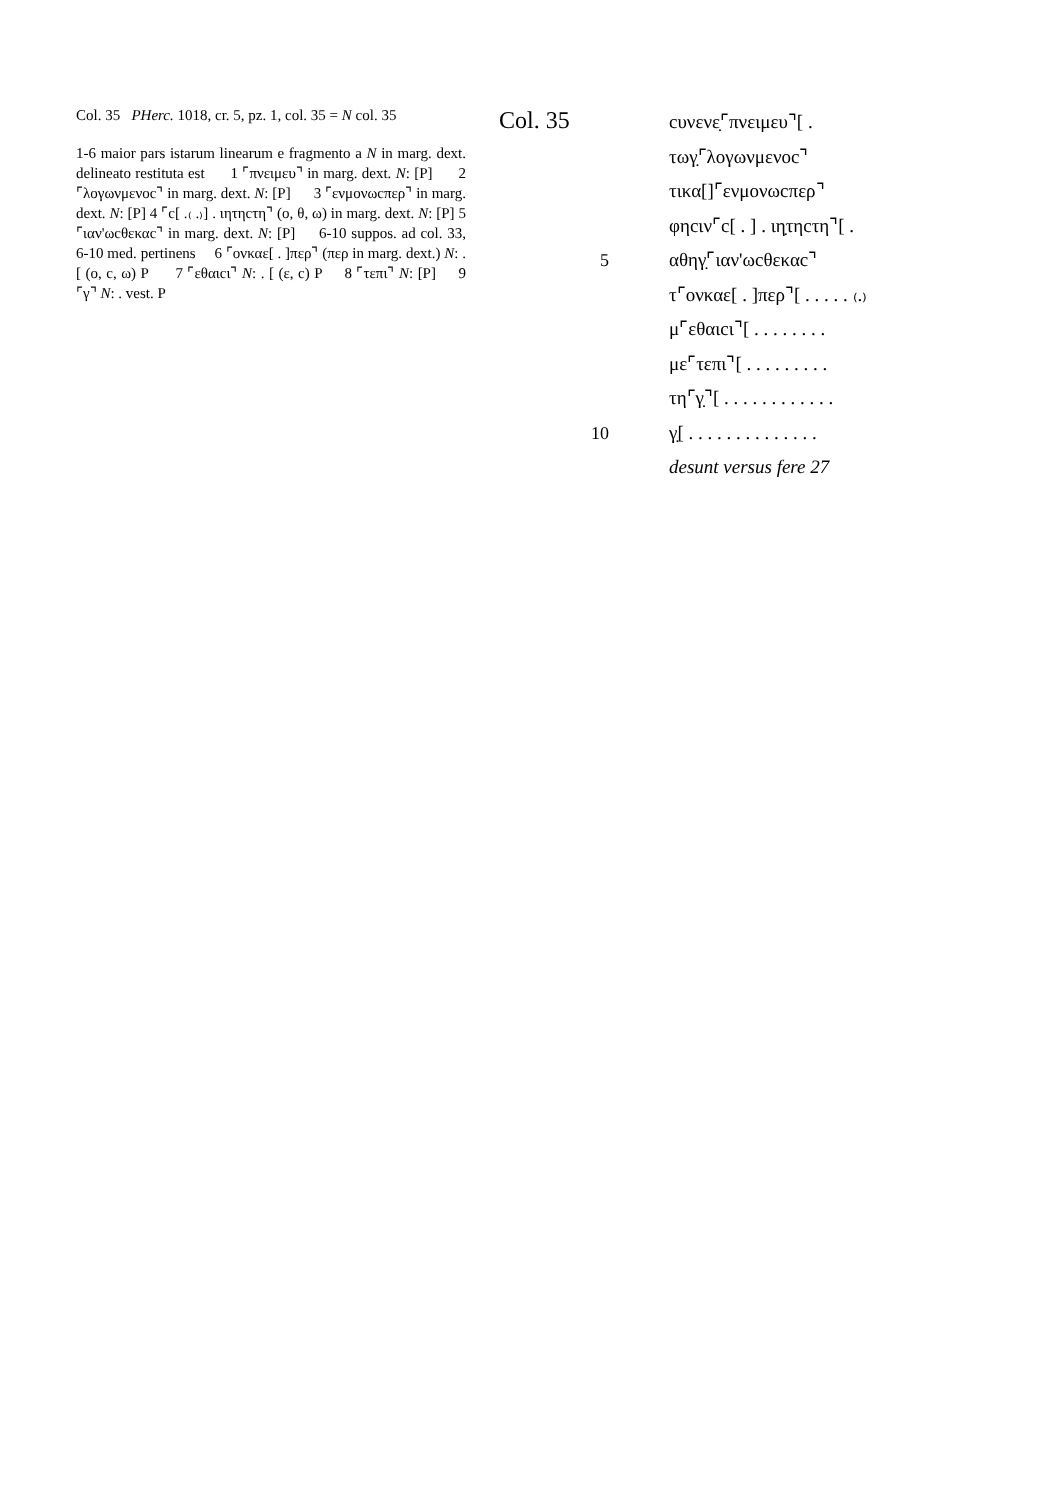Col. 35 PHerc. 1018, cr. 5, pz. 1, col. 35 = N col. 35
1-6 maior pars istarum linearum e fragmento a N in marg. dext. delineato restituta est 1 ⌜πνειμευ⌝ in marg. dext. N: [P] 2 ⌜λογωνμενοc⌝ in marg. dext. N: [P] 3 ⌜ενμονωcπερ⌝ in marg. dext. N: [P] 4 ⌜c[ .₍ .₎] . ιητηcτη⌝ (ο, θ, ω) in marg. dext. N: [P] 5 ⌜ιαν'ωcθεκαc⌝ in marg. dext. N: [P] 6-10 suppos. ad col. 33, 6-10 med. pertinens 6 ⌜ονκαε[ . ]περ⌝ (περ in marg. dext.) N: . [ (ο, c, ω) P 7 ⌜εθαιcι⌝ N: . [ (ε, c) P 8 ⌜τεπι⌝ N: [P] 9 ⌜γ⌝ N: . vest. P
Col. 35
cυνενε̣⌜πνειμευ⌝[ .
τωγ̣⌜λογωνμενοc⌝
τικα[]⌜ενμονωcπερ⌝
φηcιν⌜c[ . ] . ιη̣τηcτη⌝[ .
5 αθηγ̣⌜ιαν'ωcθεκαc⌝
τ⌜ονκαε[ . ]περ⌝[ . . . . . ₍.₎
μ⌜εθαιcι⌝[ . . . . . . . .
με⌜τεπι⌝[ . . . . . . . . .
τη⌜γ̣⌝[ . . . . . . . . . . . .
10 γ̣[ . . . . . . . . . . . . . .
desunt versus fere 27